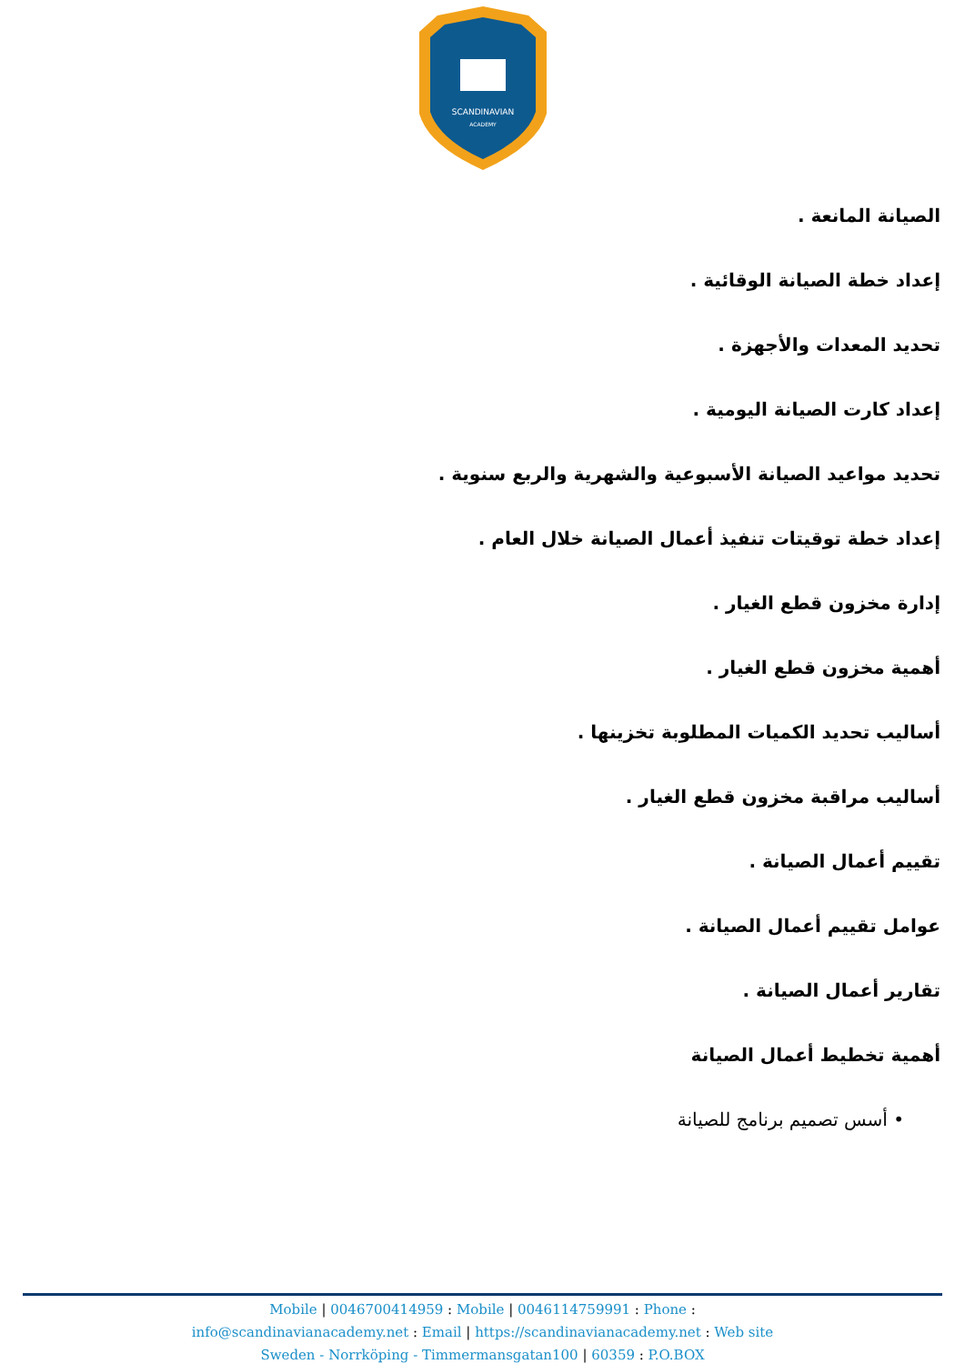SCANDINAVIAN
ACADEMY
الصيانة المانعة .
إعداد خطة الصيانة الوقائية .
تحديد المعدات والأجهزة .
إعداد كارت الصيانة اليومية .
تحديد مواعيد الصيانة الأسبوعية والشهرية والربع سنوية .
إعداد خطة توقيتات تنفيذ أعمال الصيانة خلال العام .
إدارة مخزون قطع الغيار .
أهمية مخزون قطع الغيار .
أساليب تحديد الكميات المطلوبة تخزينها .
أساليب مراقبة مخزون قطع الغيار .
تقييم أعمال الصيانة .
عوامل تقييم أعمال الصيانة .
تقارير أعمال الصيانة .
أهمية تخطيط أعمال الصيانة
• أسس تصميم برنامج للصيانة
Mobile | 0046700414959 : Mobile | 0046114759991 : Phone :
info@scandinavianacademy.net : Email | https://scandinavianacademy.net : Web site
Sweden - Norrköping - Timmermansgatan100 | 60359 : P.O.BOX